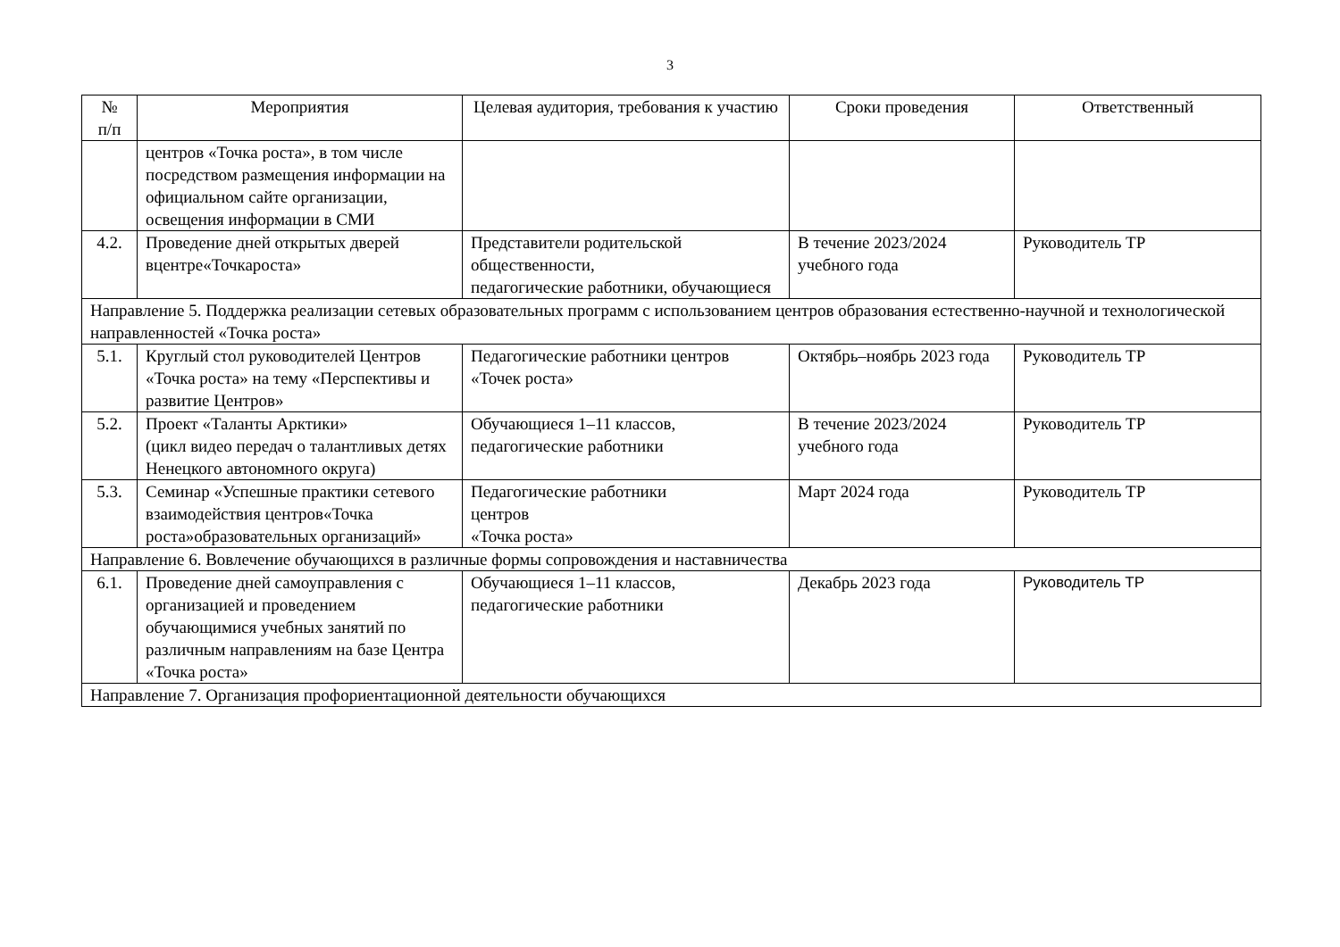3
| № п/п | Мероприятия | Целевая аудитория, требования к участию | Сроки проведения | Ответственный |
| --- | --- | --- | --- | --- |
| | центров «Точка роста», в том числе посредством размещения информации на официальном сайте организации, освещения информации в СМИ | | | |
| 4.2. | Проведение дней открытых дверей вцентре«Точкароста» | Представители родительской общественности, педагогические работники, обучающиеся | В течение 2023/2024 учебного года | Руководитель ТР |
| Направление 5. Поддержка реализации сетевых образовательных программ с использованием центров образования естественно-научной и технологической направленностей «Точка роста» | | | | |
| 5.1. | Круглый стол руководителей Центров «Точка роста» на тему «Перспективы и развитие Центров» | Педагогические работники центров «Точек роста» | Октябрь–ноябрь 2023 года | Руководитель ТР |
| 5.2. | Проект «Таланты Арктики» (цикл видео передач о талантливых детях Ненецкого автономного округа) | Обучающиеся 1–11 классов, педагогические работники | В течение 2023/2024 учебного года | Руководитель ТР |
| 5.3. | Семинар «Успешные практики сетевого взаимодействия центров«Точка роста»образовательных организаций» | Педагогические работники центров «Точка роста» | Март 2024 года | Руководитель ТР |
| Направление 6. Вовлечение обучающихся в различные формы сопровождения и наставничества | | | | |
| 6.1. | Проведение дней самоуправления с организацией и проведением обучающимися учебных занятий по различным направлениям на базе Центра «Точка роста» | Обучающиеся 1–11 классов, педагогические работники | Декабрь 2023 года | Руководитель ТР |
| Направление 7. Организация профориентационной деятельности обучающихся | | | | |